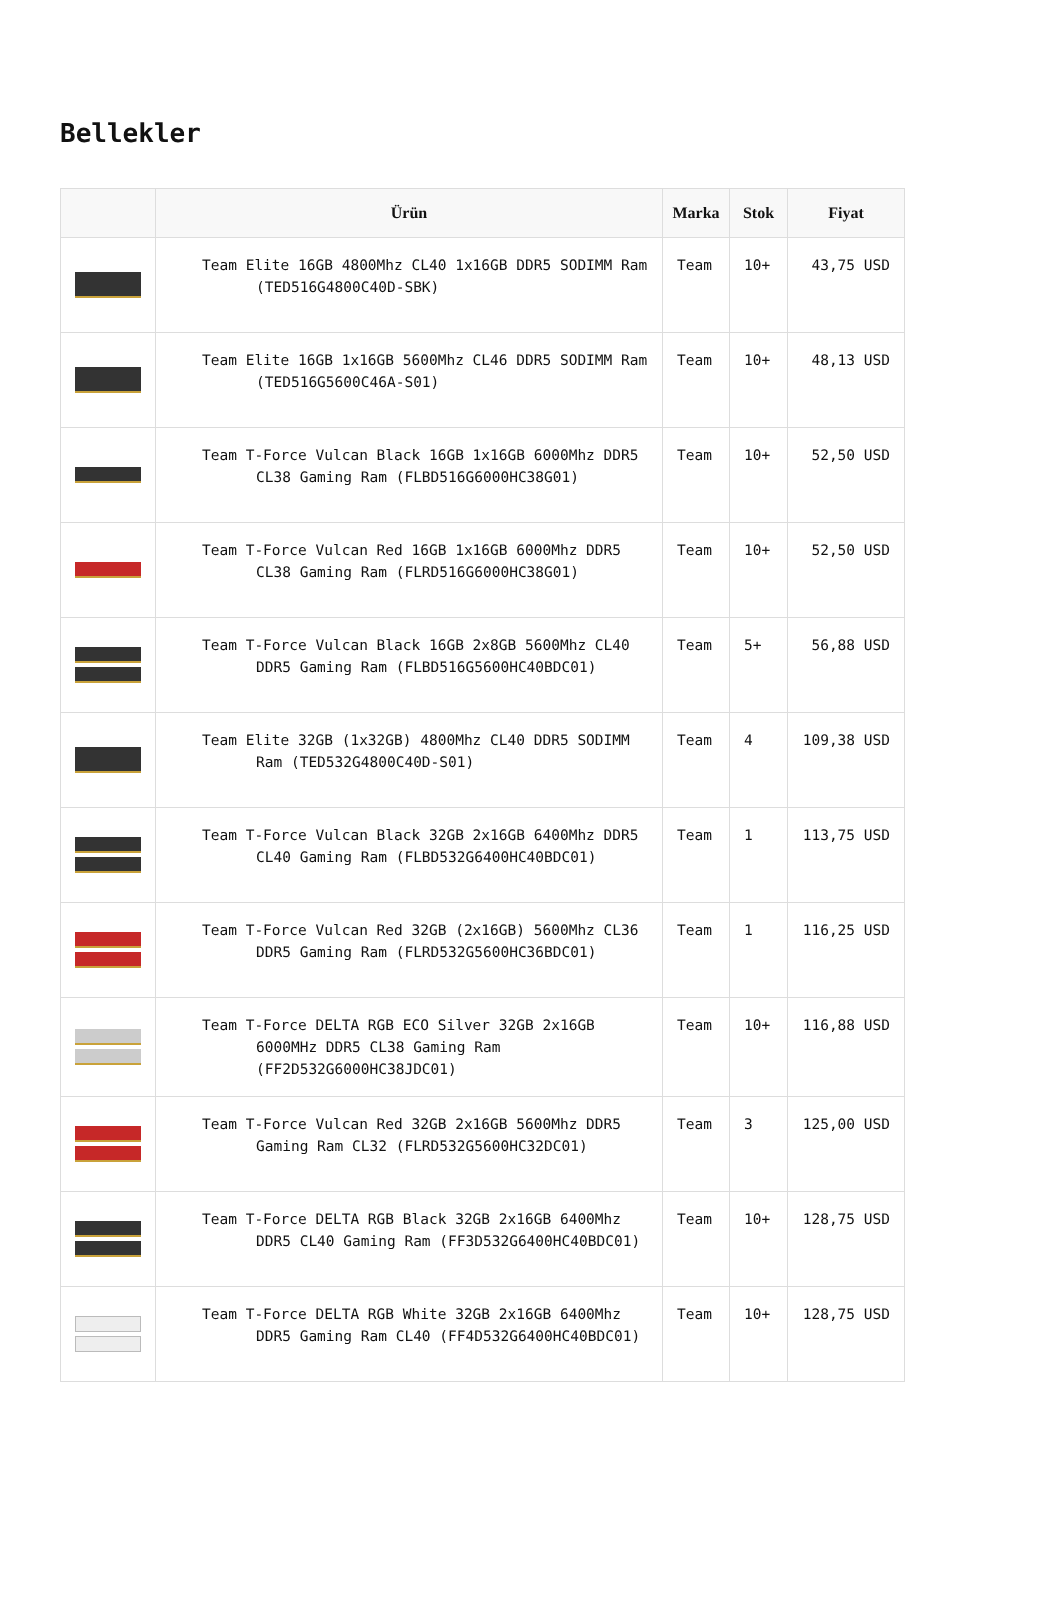Bellekler
| | Ürün | Marka | Stok | Fiyat |
| --- | --- | --- | --- | --- |
| | Team Elite 16GB 4800Mhz CL40 1x16GB DDR5 SODIMM Ram (TED516G4800C40D-SBK) | Team | 10+ | 43,75 USD |
| | Team Elite 16GB 1x16GB 5600Mhz CL46 DDR5 SODIMM Ram (TED516G5600C46A-S01) | Team | 10+ | 48,13 USD |
| | Team T-Force Vulcan Black 16GB 1x16GB 6000Mhz DDR5 CL38 Gaming Ram (FLBD516G6000HC38G01) | Team | 10+ | 52,50 USD |
| | Team T-Force Vulcan Red 16GB 1x16GB 6000Mhz DDR5 CL38 Gaming Ram (FLRD516G6000HC38G01) | Team | 10+ | 52,50 USD |
| | Team T-Force Vulcan Black 16GB 2x8GB 5600Mhz CL40 DDR5 Gaming Ram (FLBD516G5600HC40BDC01) | Team | 5+ | 56,88 USD |
| | Team Elite 32GB (1x32GB) 4800Mhz CL40 DDR5 SODIMM Ram (TED532G4800C40D-S01) | Team | 4 | 109,38 USD |
| | Team T-Force Vulcan Black 32GB 2x16GB 6400Mhz DDR5 CL40 Gaming Ram (FLBD532G6400HC40BDC01) | Team | 1 | 113,75 USD |
| | Team T-Force Vulcan Red 32GB (2x16GB) 5600Mhz CL36 DDR5 Gaming Ram (FLRD532G5600HC36BDC01) | Team | 1 | 116,25 USD |
| | Team T-Force DELTA RGB ECO Silver 32GB 2x16GB 6000MHz DDR5 CL38 Gaming Ram (FF2D532G6000HC38JDC01) | Team | 10+ | 116,88 USD |
| | Team T-Force Vulcan Red 32GB 2x16GB 5600Mhz DDR5 Gaming Ram CL32 (FLRD532G5600HC32DC01) | Team | 3 | 125,00 USD |
| | Team T-Force DELTA RGB Black 32GB 2x16GB 6400Mhz DDR5 CL40 Gaming Ram (FF3D532G6400HC40BDC01) | Team | 10+ | 128,75 USD |
| | Team T-Force DELTA RGB White 32GB 2x16GB 6400Mhz DDR5 Gaming Ram CL40 (FF4D532G6400HC40BDC01) | Team | 10+ | 128,75 USD |